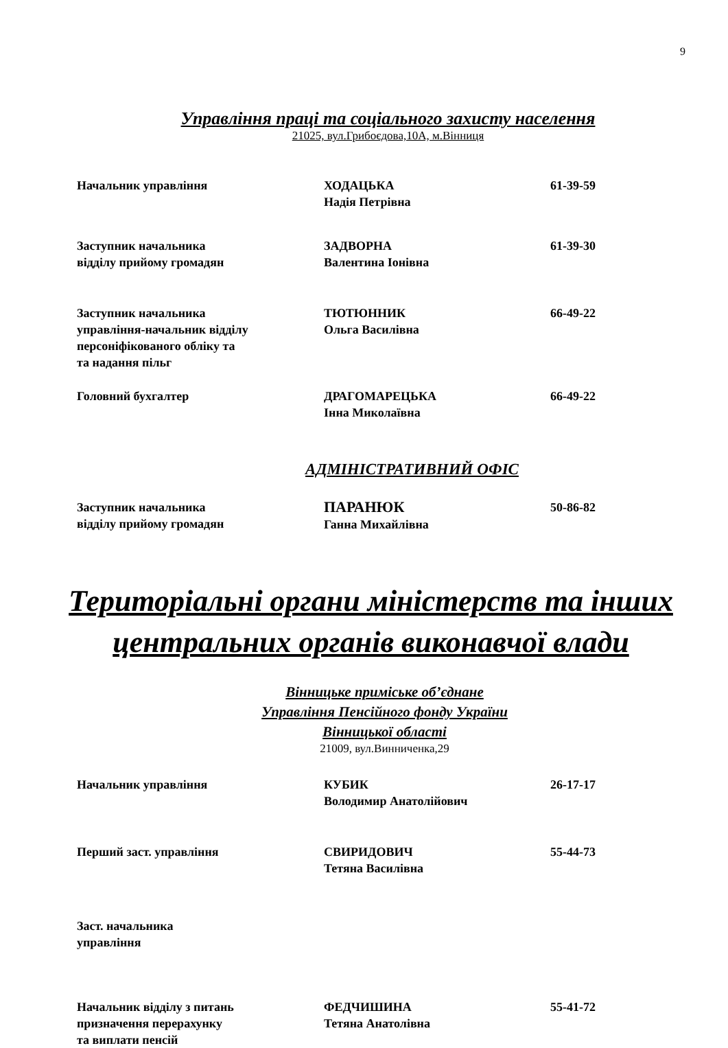9
Управління праці та соціального захисту населення
21025, вул.Грибоєдова,10А, м.Вінниця
| Начальник управління | ХОДАЦЬКА Надія Петрівна | 61-39-59 |
| Заступник начальника відділу прийому громадян | ЗАДВОРНА Валентина Іонівна | 61-39-30 |
| Заступник начальника управління-начальник відділу персоніфікованого обліку та та надання пільг | ТЮТЮННИК Ольга Василівна | 66-49-22 |
| Головний бухгалтер | ДРАГОМАРЕЦЬКА Інна Миколаївна | 66-49-22 |
АДМІНІСТРАТИВНИЙ ОФІС
| Заступник начальника відділу прийому громадян | ПАРАНЮК Ганна Михайлівна | 50-86-82 |
Територіальні органи міністерств та інших
центральних органів виконавчої влади
Вінницьке приміське об’єднане
Управління Пенсійного фонду України
Вінницької області
21009, вул.Винниченка,29
| Начальник управління | КУБИК Володимир Анатолійович | 26-17-17 |
| Перший заст. управління | СВИРИДОВИЧ Тетяна Василівна | 55-44-73 |
| Заст. начальника управління | | |
| Начальник відділу з питань призначення перерахунку та виплати пенсій | ФЕДЧИШИНА Тетяна Анатолівна | 55-41-72 |